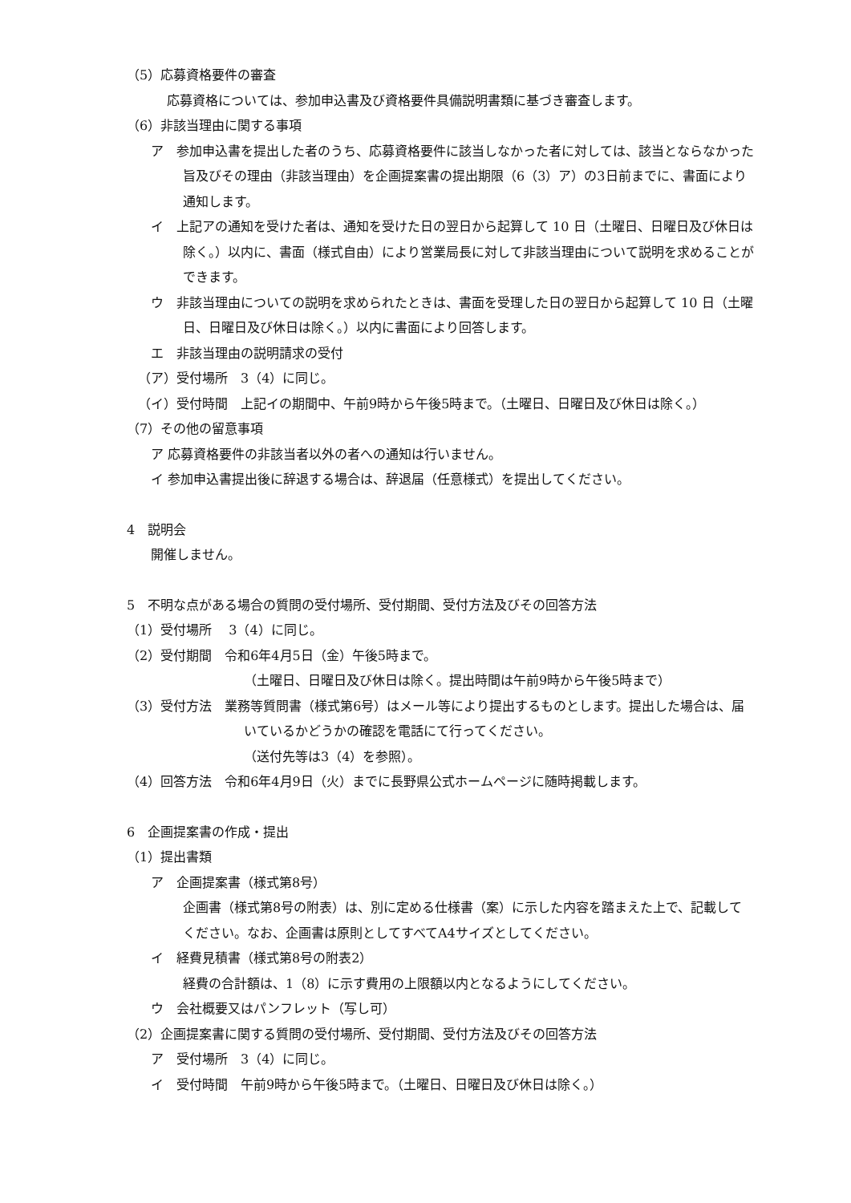（5）応募資格要件の審査
応募資格については、参加申込書及び資格要件具備説明書類に基づき審査します。
（6）非該当理由に関する事項
ア　参加申込書を提出した者のうち、応募資格要件に該当しなかった者に対しては、該当とならなかった旨及びその理由（非該当理由）を企画提案書の提出期限（6（3）ア）の3日前までに、書面により通知します。
イ　上記アの通知を受けた者は、通知を受けた日の翌日から起算して 10 日（土曜日、日曜日及び休日は除く。）以内に、書面（様式自由）により営業局長に対して非該当理由について説明を求めることができます。
ウ　非該当理由についての説明を求められたときは、書面を受理した日の翌日から起算して 10 日（土曜日、日曜日及び休日は除く。）以内に書面により回答します。
エ　非該当理由の説明請求の受付
（ア）受付場所　3（4）に同じ。
（イ）受付時間　上記イの期間中、午前9時から午後5時まで。（土曜日、日曜日及び休日は除く。）
（7）その他の留意事項
ア 応募資格要件の非該当者以外の者への通知は行いません。
イ 参加申込書提出後に辞退する場合は、辞退届（任意様式）を提出してください。
4　説明会
開催しません。
5　不明な点がある場合の質問の受付場所、受付期間、受付方法及びその回答方法
（1）受付場所　 3（4）に同じ。
（2）受付期間　令和6年4月5日（金）午後5時まで。
（土曜日、日曜日及び休日は除く。提出時間は午前9時から午後5時まで）
（3）受付方法　業務等質問書（様式第6号）はメール等により提出するものとします。提出した場合は、届いているかどうかの確認を電話にて行ってください。
（送付先等は3（4）を参照）。
（4）回答方法　令和6年4月9日（火）までに長野県公式ホームページに随時掲載します。
6　企画提案書の作成・提出
（1）提出書類
ア　企画提案書（様式第8号）
企画書（様式第8号の附表）は、別に定める仕様書（案）に示した内容を踏まえた上で、記載してください。なお、企画書は原則としてすべてA4サイズとしてください。
イ　経費見積書（様式第8号の附表2）
経費の合計額は、1（8）に示す費用の上限額以内となるようにしてください。
ウ　会社概要又はパンフレット（写し可）
（2）企画提案書に関する質問の受付場所、受付期間、受付方法及びその回答方法
ア　受付場所　3（4）に同じ。
イ　受付時間　午前9時から午後5時まで。（土曜日、日曜日及び休日は除く。）